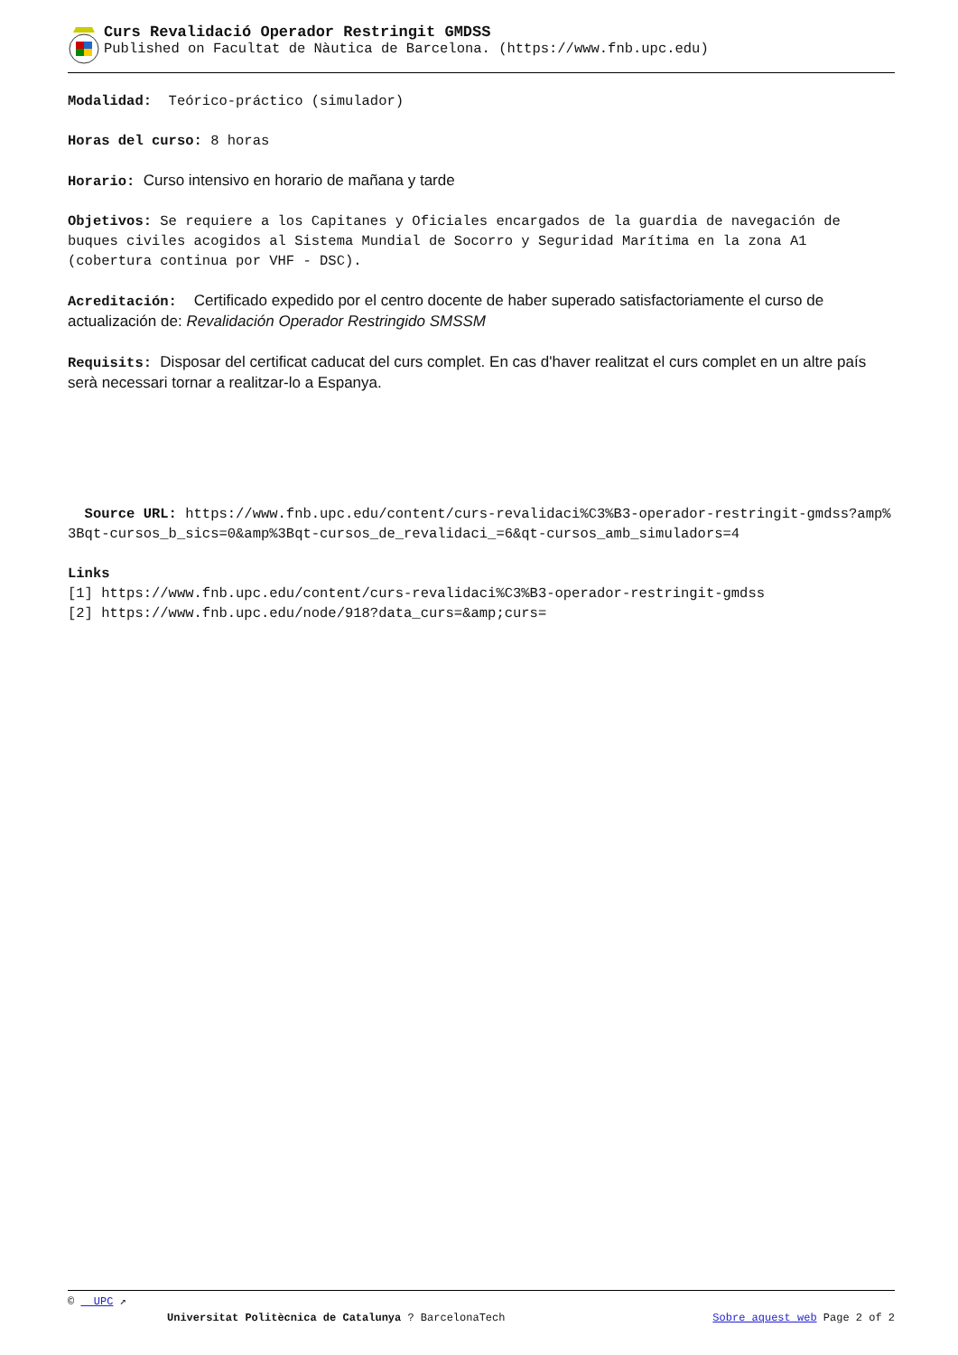Curs Revalidació Operador Restringit GMDSS
Published on Facultat de Nàutica de Barcelona. (https://www.fnb.upc.edu)
Modalidad: Teórico-práctico (simulador)
Horas del curso: 8 horas
Horario: Curso intensivo en horario de mañana y tarde
Objetivos: Se requiere a los Capitanes y Oficiales encargados de la guardia de navegación de buques civiles acogidos al Sistema Mundial de Socorro y Seguridad Marítima en la zona A1 (cobertura continua por VHF - DSC).
Acreditación: Certificado expedido por el centro docente de haber superado satisfactoriamente el curso de actualización de: Revalidación Operador Restringido SMSSM
Requisits: Disposar del certificat caducat del curs complet. En cas d'haver realitzat el curs complet en un altre país serà necessari tornar a realitzar-lo a Espanya.
Source URL: https://www.fnb.upc.edu/content/curs-revalidaci%C3%B3-operador-restringit-gmdss?amp%3Bqt-cursos_b_sics=0&amp%3Bqt-cursos_de_revalidaci_=6&qt-cursos_amb_simuladors=4
Links
[1] https://www.fnb.upc.edu/content/curs-revalidaci%C3%B3-operador-restringit-gmdss
[2] https://www.fnb.upc.edu/node/918?data_curs=&amp;curs=
© UPC ↗
Universitat Politècnica de Catalunya ? BarcelonaTech Sobre aquest web Page 2 of 2